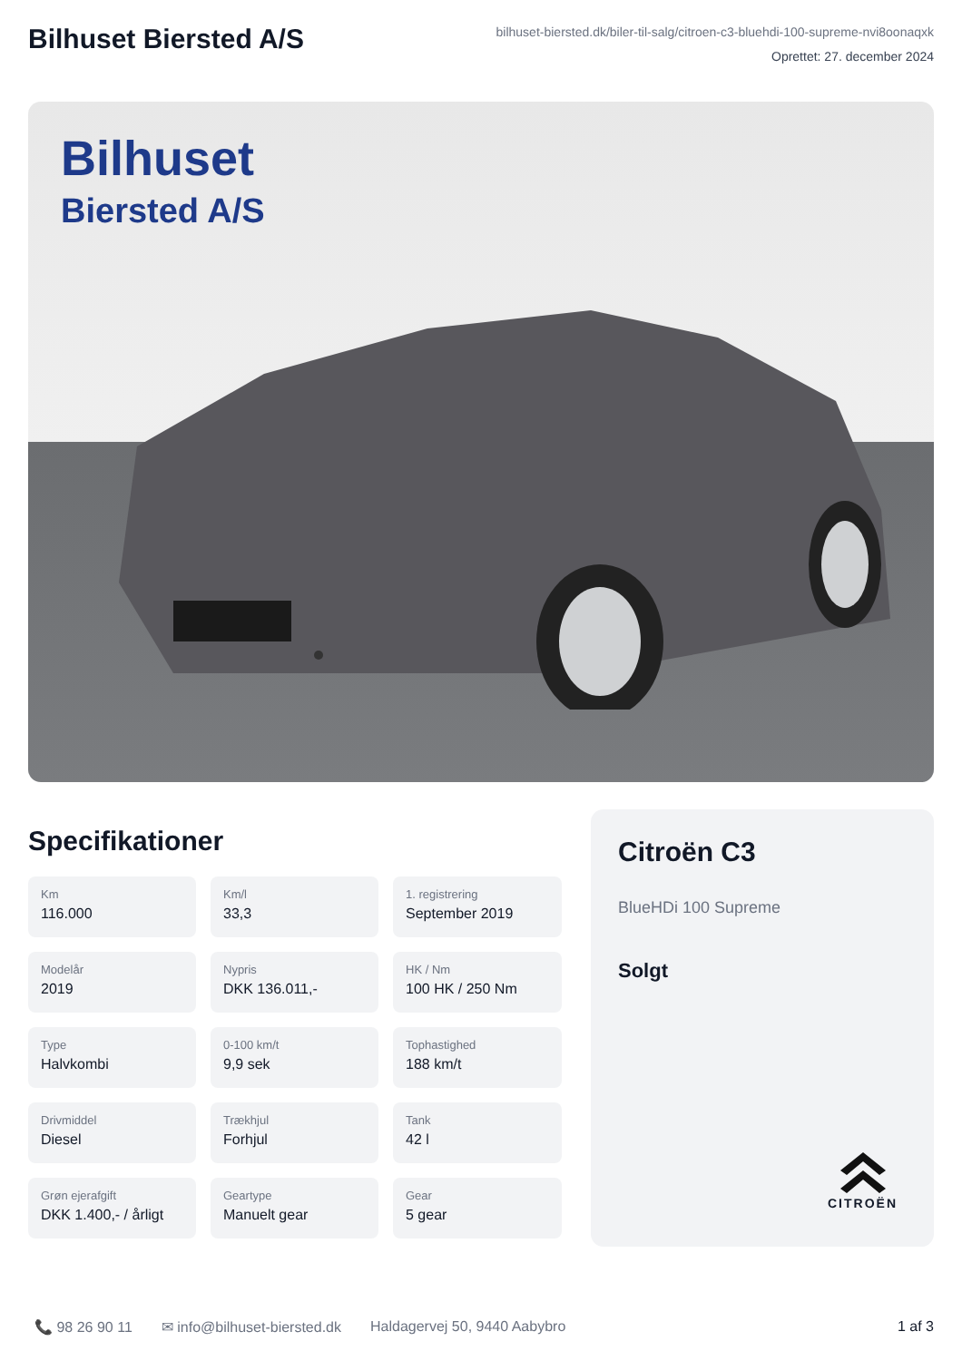Bilhuset Biersted A/S
bilhuset-biersted.dk/biler-til-salg/citroen-c3-bluehdi-100-supreme-nvi8oonaqxk
Oprettet: 27. december 2024
Bilhuset
Biersted A/S
Specifikationer
Km
116.000
Km/l
33,3
1. registrering
September 2019
Modelår
2019
Nypris
DKK 136.011,-
HK / Nm
100 HK / 250 Nm
Type
Halvkombi
0-100 km/t
9,9 sek
Tophastighed
188 km/t
Drivmiddel
Diesel
Trækhjul
Forhjul
Tank
42 l
Grøn ejerafgift
DKK 1.400,- / årligt
Geartype
Manuelt gear
Gear
5 gear
Citroën C3
BlueHDi 100 Supreme
Solgt
CITROËN
📞 98 26 90 11 ✉ info@bilhuset-biersted.dk Haldagervej 50, 9440 Aabybro 1 af 3